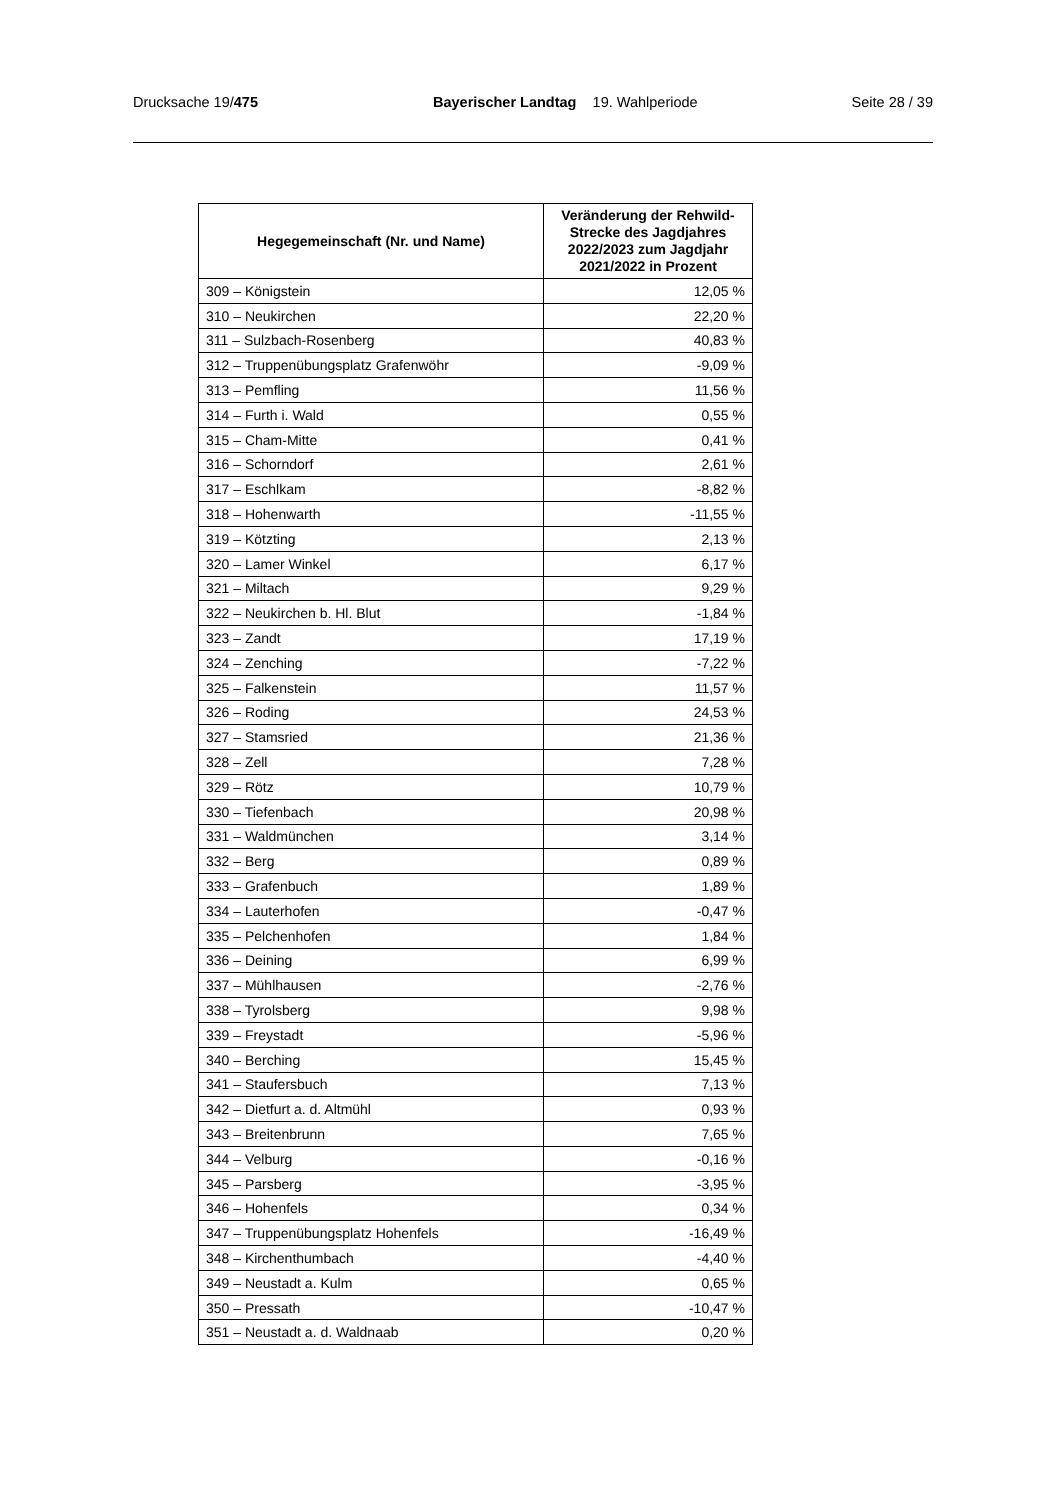Drucksache 19/475 Bayerischer Landtag 19. Wahlperiode Seite 28 / 39
| Hegegemeinschaft (Nr. und Name) | Veränderung der Rehwild-Strecke des Jagdjahres 2022/2023 zum Jagdjahr 2021/2022 in Prozent |
| --- | --- |
| 309 – Königstein | 12,05 % |
| 310 – Neukirchen | 22,20 % |
| 311 – Sulzbach-Rosenberg | 40,83 % |
| 312 – Truppenübungsplatz Grafenwöhr | -9,09 % |
| 313 – Pemfling | 11,56 % |
| 314 – Furth i. Wald | 0,55 % |
| 315 – Cham-Mitte | 0,41 % |
| 316 – Schorndorf | 2,61 % |
| 317 – Eschlkam | -8,82 % |
| 318 – Hohenwarth | -11,55 % |
| 319 – Kötzting | 2,13 % |
| 320 – Lamer Winkel | 6,17 % |
| 321 – Miltach | 9,29 % |
| 322 – Neukirchen b. Hl. Blut | -1,84 % |
| 323 – Zandt | 17,19 % |
| 324 – Zenching | -7,22 % |
| 325 – Falkenstein | 11,57 % |
| 326 – Roding | 24,53 % |
| 327 – Stamsried | 21,36 % |
| 328 – Zell | 7,28 % |
| 329 – Rötz | 10,79 % |
| 330 – Tiefenbach | 20,98 % |
| 331 – Waldmünchen | 3,14 % |
| 332 – Berg | 0,89 % |
| 333 – Grafenbuch | 1,89 % |
| 334 – Lauterhofen | -0,47 % |
| 335 – Pelchenhofen | 1,84 % |
| 336 – Deining | 6,99 % |
| 337 – Mühlhausen | -2,76 % |
| 338 – Tyrolsberg | 9,98 % |
| 339 – Freystadt | -5,96 % |
| 340 – Berching | 15,45 % |
| 341 – Staufersbuch | 7,13 % |
| 342 – Dietfurt a. d. Altmühl | 0,93 % |
| 343 – Breitenbrunn | 7,65 % |
| 344 – Velburg | -0,16 % |
| 345 – Parsberg | -3,95 % |
| 346 – Hohenfels | 0,34 % |
| 347 – Truppenübungsplatz Hohenfels | -16,49 % |
| 348 – Kirchenthumbach | -4,40 % |
| 349 – Neustadt a. Kulm | 0,65 % |
| 350 – Pressath | -10,47 % |
| 351 – Neustadt a. d. Waldnaab | 0,20 % |